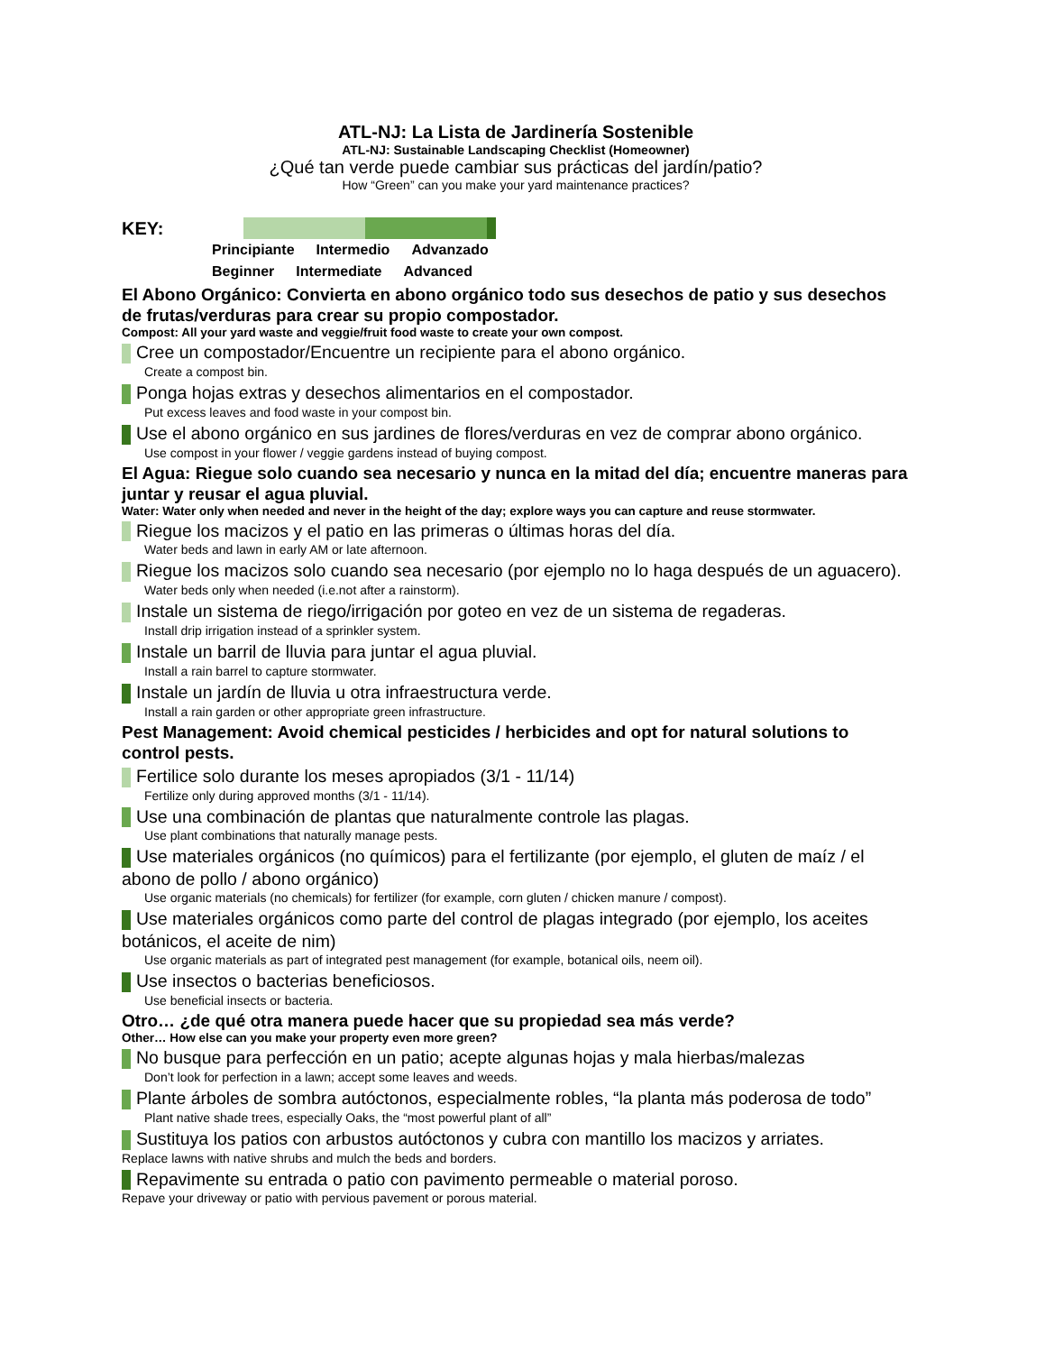ATL-NJ: La Lista de Jardinería Sostenible
ATL-NJ: Sustainable Landscaping Checklist (Homeowner)
¿Qué tan verde puede cambiar sus prácticas del jardín/patio?
How “Green” can you make your yard maintenance practices?
KEY:
Principiante Intermedio Advanzado
Beginner Intermediate Advanced
El Abono Orgánico: Convierta en abono orgánico todo sus desechos de patio y sus desechos de frutas/verduras para crear su propio compostador.
Compost: All your yard waste and veggie/fruit food waste to create your own compost.
Cree un compostador/Encuentre un recipiente para el abono orgánico.
Create a compost bin.
Ponga hojas extras y desechos alimentarios en el compostador.
Put excess leaves and food waste in your compost bin.
Use el abono orgánico en sus jardines de flores/verduras en vez de comprar abono orgánico.
Use compost in your flower / veggie gardens instead of buying compost.
El Agua: Riegue solo cuando sea necesario y nunca en la mitad del día; encuentre maneras para juntar y reusar el agua pluvial.
Water: Water only when needed and never in the height of the day; explore ways you can capture and reuse stormwater.
Riegue los macizos y el patio en las primeras o últimas horas del día.
Water beds and lawn in early AM or late afternoon.
Riegue los macizos solo cuando sea necesario (por ejemplo no lo haga después de un aguacero).
Water beds only when needed (i.e.not after a rainstorm).
Instale un sistema de riego/irrigación por goteo en vez de un sistema de regaderas.
Install drip irrigation instead of a sprinkler system.
Instale un barril de lluvia para juntar el agua pluvial.
Install a rain barrel to capture stormwater.
Instale un jardín de lluvia u otra infraestructura verde.
Install a rain garden or other appropriate green infrastructure.
Pest Management: Avoid chemical pesticides / herbicides and opt for natural solutions to control pests.
Fertilice solo durante los meses apropiados (3/1 - 11/14)
Fertilize only during approved months (3/1 - 11/14).
Use una combinación de plantas que naturalmente controle las plagas.
Use plant combinations that naturally manage pests.
Use materiales orgánicos (no químicos) para el fertilizante (por ejemplo, el gluten de maíz / el abono de pollo / abono orgánico)
Use organic materials (no chemicals) for fertilizer (for example, corn gluten / chicken manure / compost).
Use materiales orgánicos como parte del control de plagas integrado (por ejemplo, los aceites botánicos, el aceite de nim)
Use organic materials as part of integrated pest management (for example, botanical oils, neem oil).
Use insectos o bacterias beneficiosos.
Use beneficial insects or bacteria.
Otro… ¿de qué otra manera puede hacer que su propiedad sea más verde?
Other… How else can you make your property even more green?
No busque para perfección en un patio; acepte algunas hojas y mala hierbas/malezas
Don’t look for perfection in a lawn; accept some leaves and weeds.
Plante árboles de sombra autóctonos, especialmente robles, “la planta más poderosa de todo”
Plant native shade trees, especially Oaks, the “most powerful plant of all”
Sustituya los patios con arbustos autóctonos y cubra con mantillo los macizos y arriates.
Replace lawns with native shrubs and mulch the beds and borders.
Repavimente su entrada o patio con pavimento permeable o material poroso.
Repave your driveway or patio with pervious pavement or porous material.